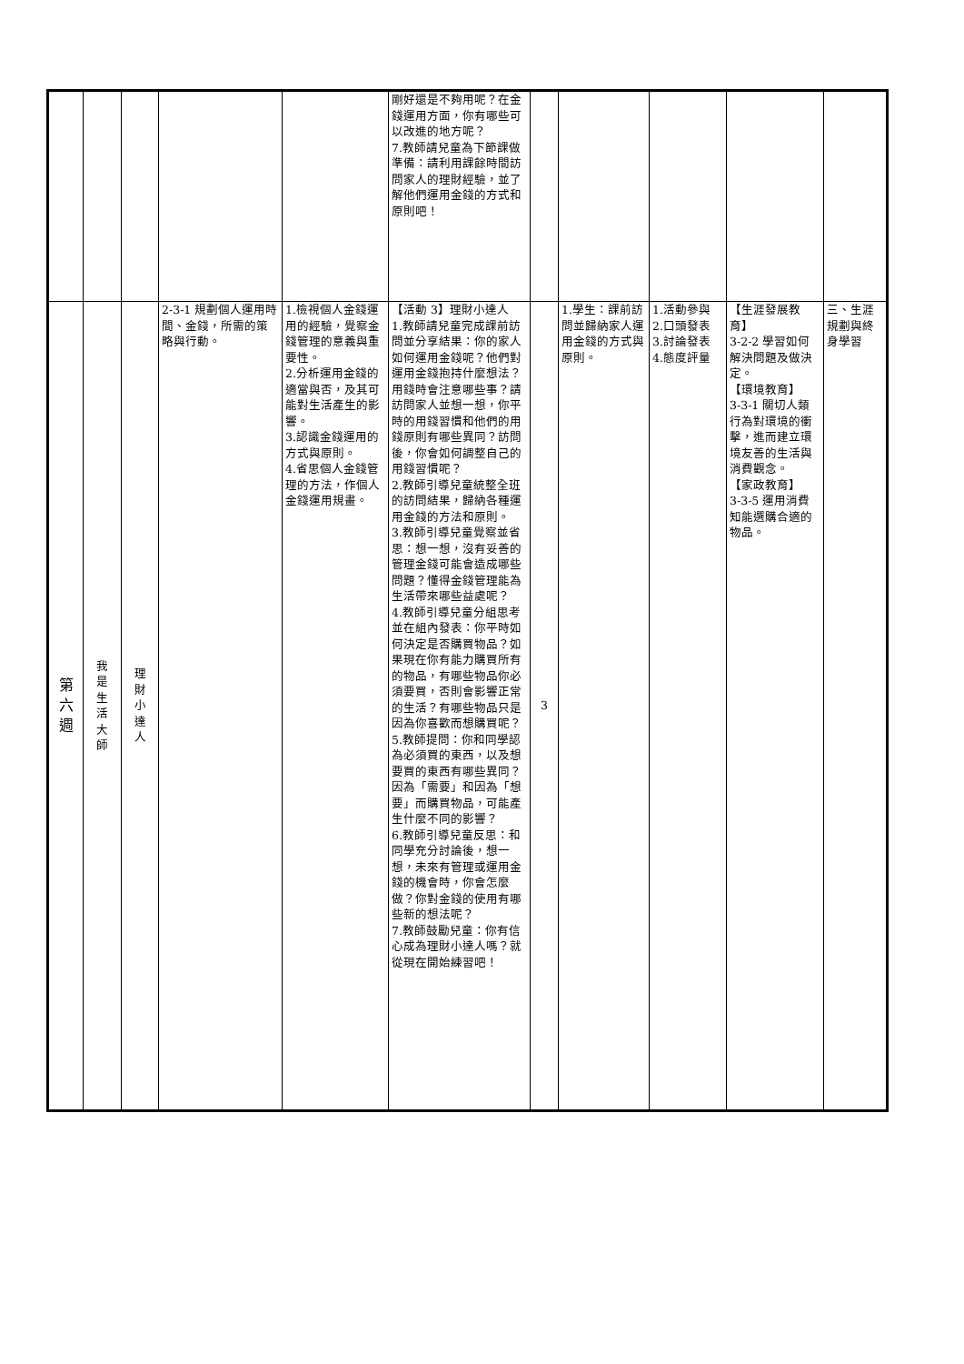| | | | | | 剛好還是不夠用呢？在金錢運用方面，你有哪些可以改進的地方呢？ 7.教師請兒童為下節課做準備：請利用課餘時間訪問家人的理財經驗，並了解他們運用金錢的方式和原則吧！ | | | | | |
| 第 六 週 | 我 是 生 活 大 師 | 理 財 小 達 人 | 2-3-1 規劃個人運用時間、金錢，所需的策略與行動。 | 1.檢視個人金錢運用的經驗，覺察金錢管理的意義與重要性。 2.分析運用金錢的適當與否，及其可能對生活產生的影響。 3.認識金錢運用的方式與原則。 4.省思個人金錢管理的方法，作個人金錢運用規畫。 | 【活動 3】理財小達人 1.教師請兒童完成課前訪問並分享結果：你的家人如何運用金錢呢？他們對運用金錢抱持什麼想法？用錢時會注意哪些事？請訪問家人並想一想，你平時的用錢習慣和他們的用錢原則有哪些異同？訪問後，你會如何調整自己的用錢習慣呢？ 2.教師引導兒童統整全班的訪問結果，歸納各種運用金錢的方法和原則。 3.教師引導兒童覺察並省思：想一想，沒有妥善的管理金錢可能會造成哪些問題？懂得金錢管理能為生活帶來哪些益處呢？ 4.教師引導兒童分組思考並在組內發表：你平時如何決定是否購買物品？如果現在你有能力購買所有的物品，有哪些物品你必須要買，否則會影響正常的生活？有哪些物品只是因為你喜歡而想購買呢？ 5.教師提問：你和同學認為必須買的東西，以及想要買的東西有哪些異同？因為「需要」和因為「想要」而購買物品，可能產生什麼不同的影響？ 6.教師引導兒童反思：和同學充分討論後，想一想，未來有管理或運用金錢的機會時，你會怎麼做？你對金錢的使用有哪些新的想法呢？ 7.教師鼓勵兒童：你有信心成為理財小達人嗎？就從現在開始練習吧！ | 3 | 1.學生：課前訪問並歸納家人運用金錢的方式與原則。 | 1.活動參與 2.口頭發表 3.討論發表 4.態度評量 | 【生涯發展教育】 3-2-2 學習如何解決問題及做決定。 【環境教育】 3-3-1 關切人類行為對環境的衝擊，進而建立環境友善的生活與消費觀念。 【家政教育】 3-3-5 運用消費知能選購合適的物品。 | 三、生涯規劃與終身學習 |